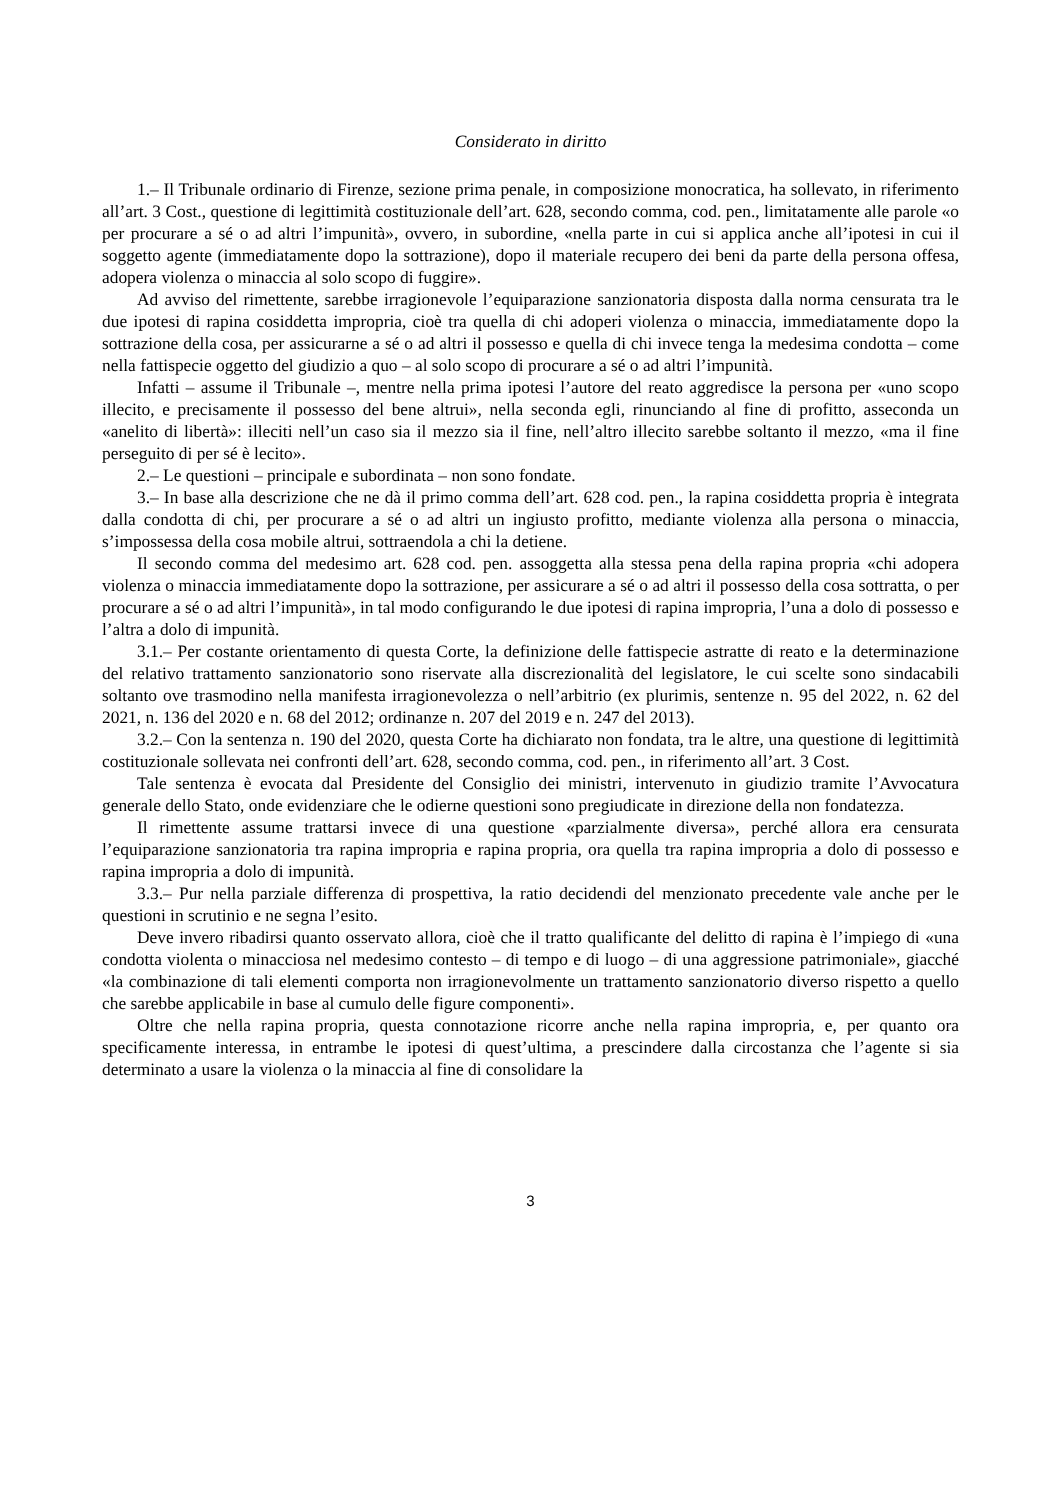Considerato in diritto
1.– Il Tribunale ordinario di Firenze, sezione prima penale, in composizione monocratica, ha sollevato, in riferimento all’art. 3 Cost., questione di legittimità costituzionale dell’art. 628, secondo comma, cod. pen., limitatamente alle parole «o per procurare a sé o ad altri l’impunità», ovvero, in subordine, «nella parte in cui si applica anche all’ipotesi in cui il soggetto agente (immediatamente dopo la sottrazione), dopo il materiale recupero dei beni da parte della persona offesa, adopera violenza o minaccia al solo scopo di fuggire».
Ad avviso del rimettente, sarebbe irragionevole l’equiparazione sanzionatoria disposta dalla norma censurata tra le due ipotesi di rapina cosiddetta impropria, cioè tra quella di chi adoperi violenza o minaccia, immediatamente dopo la sottrazione della cosa, per assicurarne a sé o ad altri il possesso e quella di chi invece tenga la medesima condotta – come nella fattispecie oggetto del giudizio a quo – al solo scopo di procurare a sé o ad altri l’impunità.
Infatti – assume il Tribunale –, mentre nella prima ipotesi l’autore del reato aggredisce la persona per «uno scopo illecito, e precisamente il possesso del bene altrui», nella seconda egli, rinunciando al fine di profitto, asseconda un «anelito di libertà»: illeciti nell’un caso sia il mezzo sia il fine, nell’altro illecito sarebbe soltanto il mezzo, «ma il fine perseguito di per sé è lecito».
2.– Le questioni – principale e subordinata – non sono fondate.
3.– In base alla descrizione che ne dà il primo comma dell’art. 628 cod. pen., la rapina cosiddetta propria è integrata dalla condotta di chi, per procurare a sé o ad altri un ingiusto profitto, mediante violenza alla persona o minaccia, s’impossessa della cosa mobile altrui, sottraendola a chi la detiene.
Il secondo comma del medesimo art. 628 cod. pen. assoggetta alla stessa pena della rapina propria «chi adopera violenza o minaccia immediatamente dopo la sottrazione, per assicurare a sé o ad altri il possesso della cosa sottratta, o per procurare a sé o ad altri l’impunità», in tal modo configurando le due ipotesi di rapina impropria, l’una a dolo di possesso e l’altra a dolo di impunità.
3.1.– Per costante orientamento di questa Corte, la definizione delle fattispecie astratte di reato e la determinazione del relativo trattamento sanzionatorio sono riservate alla discrezionalità del legislatore, le cui scelte sono sindacabili soltanto ove trasmodino nella manifesta irragionevolezza o nell’arbitrio (ex plurimis, sentenze n. 95 del 2022, n. 62 del 2021, n. 136 del 2020 e n. 68 del 2012; ordinanze n. 207 del 2019 e n. 247 del 2013).
3.2.– Con la sentenza n. 190 del 2020, questa Corte ha dichiarato non fondata, tra le altre, una questione di legittimità costituzionale sollevata nei confronti dell’art. 628, secondo comma, cod. pen., in riferimento all’art. 3 Cost.
Tale sentenza è evocata dal Presidente del Consiglio dei ministri, intervenuto in giudizio tramite l’Avvocatura generale dello Stato, onde evidenziare che le odierne questioni sono pregiudicate in direzione della non fondatezza.
Il rimettente assume trattarsi invece di una questione «parzialmente diversa», perché allora era censurata l’equiparazione sanzionatoria tra rapina impropria e rapina propria, ora quella tra rapina impropria a dolo di possesso e rapina impropria a dolo di impunità.
3.3.– Pur nella parziale differenza di prospettiva, la ratio decidendi del menzionato precedente vale anche per le questioni in scrutinio e ne segna l’esito.
Deve invero ribadirsi quanto osservato allora, cioè che il tratto qualificante del delitto di rapina è l’impiego di «una condotta violenta o minacciosa nel medesimo contesto – di tempo e di luogo – di una aggressione patrimoniale», giacché «la combinazione di tali elementi comporta non irragionevolmente un trattamento sanzionatorio diverso rispetto a quello che sarebbe applicabile in base al cumulo delle figure componenti».
Oltre che nella rapina propria, questa connotazione ricorre anche nella rapina impropria, e, per quanto ora specificamente interessa, in entrambe le ipotesi di quest’ultima, a prescindere dalla circostanza che l’agente si sia determinato a usare la violenza o la minaccia al fine di consolidare la
3